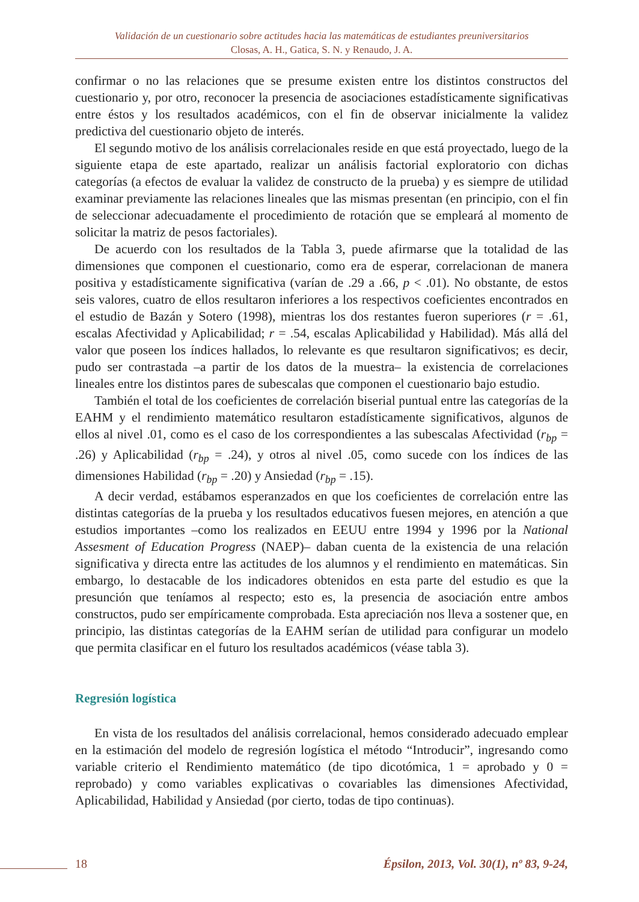Validación de un cuestionario sobre actitudes hacia las matemáticas de estudiantes preuniversitarios
Closas, A. H., Gatica, S. N. y Renaudo, J. A.
confirmar o no las relaciones que se presume existen entre los distintos constructos del cuestionario y, por otro, reconocer la presencia de asociaciones estadísticamente significativas entre éstos y los resultados académicos, con el fin de observar inicialmente la validez predictiva del cuestionario objeto de interés.
El segundo motivo de los análisis correlacionales reside en que está proyectado, luego de la siguiente etapa de este apartado, realizar un análisis factorial exploratorio con dichas categorías (a efectos de evaluar la validez de constructo de la prueba) y es siempre de utilidad examinar previamente las relaciones lineales que las mismas presentan (en principio, con el fin de seleccionar adecuadamente el procedimiento de rotación que se empleará al momento de solicitar la matriz de pesos factoriales).
De acuerdo con los resultados de la Tabla 3, puede afirmarse que la totalidad de las dimensiones que componen el cuestionario, como era de esperar, correlacionan de manera positiva y estadísticamente significativa (varían de .29 a .66, p < .01). No obstante, de estos seis valores, cuatro de ellos resultaron inferiores a los respectivos coeficientes encontrados en el estudio de Bazán y Sotero (1998), mientras los dos restantes fueron superiores (r = .61, escalas Afectividad y Aplicabilidad; r = .54, escalas Aplicabilidad y Habilidad). Más allá del valor que poseen los índices hallados, lo relevante es que resultaron significativos; es decir, pudo ser contrastada –a partir de los datos de la muestra– la existencia de correlaciones lineales entre los distintos pares de subescalas que componen el cuestionario bajo estudio.
También el total de los coeficientes de correlación biserial puntual entre las categorías de la EAHM y el rendimiento matemático resultaron estadísticamente significativos, algunos de ellos al nivel .01, como es el caso de los correspondientes a las subescalas Afectividad (r<sub>bp</sub> = .26) y Aplicabilidad (r<sub>bp</sub> = .24), y otros al nivel .05, como sucede con los índices de las dimensiones Habilidad (r<sub>bp</sub> = .20) y Ansiedad (r<sub>bp</sub> = .15).
A decir verdad, estábamos esperanzados en que los coeficientes de correlación entre las distintas categorías de la prueba y los resultados educativos fuesen mejores, en atención a que estudios importantes –como los realizados en EEUU entre 1994 y 1996 por la National Assesment of Education Progress (NAEP)– daban cuenta de la existencia de una relación significativa y directa entre las actitudes de los alumnos y el rendimiento en matemáticas. Sin embargo, lo destacable de los indicadores obtenidos en esta parte del estudio es que la presunción que teníamos al respecto; esto es, la presencia de asociación entre ambos constructos, pudo ser empíricamente comprobada. Esta apreciación nos lleva a sostener que, en principio, las distintas categorías de la EAHM serían de utilidad para configurar un modelo que permita clasificar en el futuro los resultados académicos (véase tabla 3).
Regresión logística
En vista de los resultados del análisis correlacional, hemos considerado adecuado emplear en la estimación del modelo de regresión logística el método “Introducir”, ingresando como variable criterio el Rendimiento matemático (de tipo dicotómica, 1 = aprobado y 0 = reprobado) y como variables explicativas o covariables las dimensiones Afectividad, Aplicabilidad, Habilidad y Ansiedad (por cierto, todas de tipo continuas).
18 Épsilon, 2013, Vol. 30(1), nº 83, 9-24,